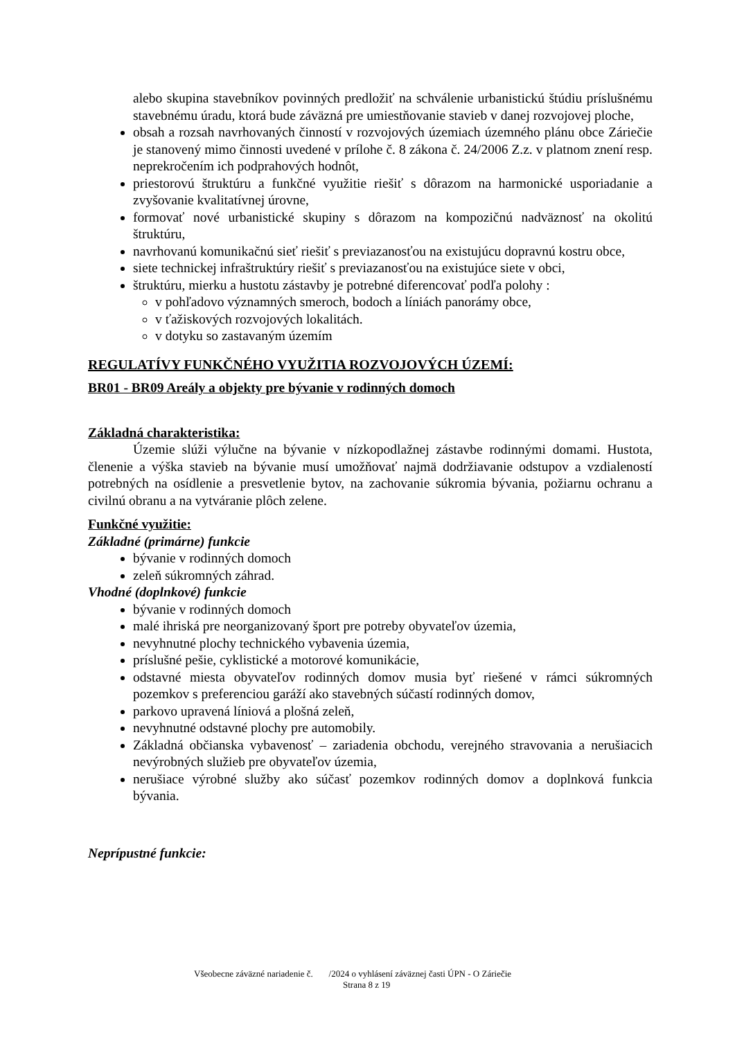alebo skupina stavebníkov povinných predložiť na schválenie urbanistickú štúdiu príslušnému stavebnému úradu, ktorá bude záväzná pre umiestňovanie stavieb v danej rozvojovej ploche,
obsah a rozsah navrhovaných činností v rozvojových územiach územného plánu obce Záriečie je stanovený mimo činnosti uvedené v prílohe č. 8 zákona č. 24/2006 Z.z. v platnom znení resp. neprekročením ich podprahových hodnôt,
priestorovú štruktúru a funkčné využitie riešiť s dôrazom na harmonické usporiadanie a zvyšovanie kvalitatívnej úrovne,
formovať nové urbanistické skupiny s dôrazom na kompozičnú nadväznosť na okolitú štruktúru,
navrhovanú komunikačnú sieť riešiť s previazanosťou na existujúcu dopravnú kostru obce,
siete technickej infraštruktúry riešiť s previazanosťou na existujúce siete v obci,
štruktúru, mierku a hustotu zástavby je potrebné diferencovať podľa polohy :
v pohľadovo významných smeroch, bodoch a líniách panorámy obce,
v ťažiskových rozvojových lokalitách.
v dotyku so zastavaným územím
REGULATÍVY FUNKČNÉHO VYUŽITIA ROZVOJOVÝCH ÚZEMÍ:
BR01 - BR09 Areály a objekty pre bývanie v rodinných domoch
Základná charakteristika:
Územie slúži výlučne na bývanie v nízkopodlažnej zástavbe rodinnými domami. Hustota, členenie a výška stavieb na bývanie musí umožňovať najmä dodržiavanie odstupov a vzdialeností potrebných na osídlenie a presvetlenie bytov, na zachovanie súkromia bývania, požiarnu ochranu a civilnú obranu a na vytváranie plôch zelene.
Funkčné využitie:
Základné (primárne) funkcie
bývanie v rodinných domoch
zeleň súkromných záhrad.
Vhodné (doplnkové) funkcie
bývanie v rodinných domoch
malé ihriská pre neorganizovaný šport pre potreby obyvateľov územia,
nevyhnutné plochy technického vybavenia územia,
príslušné pešie, cyklistické a motorové komunikácie,
odstavné miesta obyvateľov rodinných domov musia byť riešené v rámci súkromných pozemkov s preferenciou garáží ako stavebných súčastí rodinných domov,
parkovo upravená líniová a plošná zeleň,
nevyhnutné odstavné plochy pre automobily.
Základná občianska vybavenosť – zariadenia obchodu, verejného stravovania a nerušiacich nevýrobných služieb pre obyvateľov územia,
nerušiace výrobné služby ako súčasť pozemkov rodinných domov a doplnková funkcia bývania.
Neprípustné funkcie:
Všeobecne záväzné nariadenie č. /2024 o vyhlásení záväznej časti ÚPN - O Záriečie
Strana 8 z 19